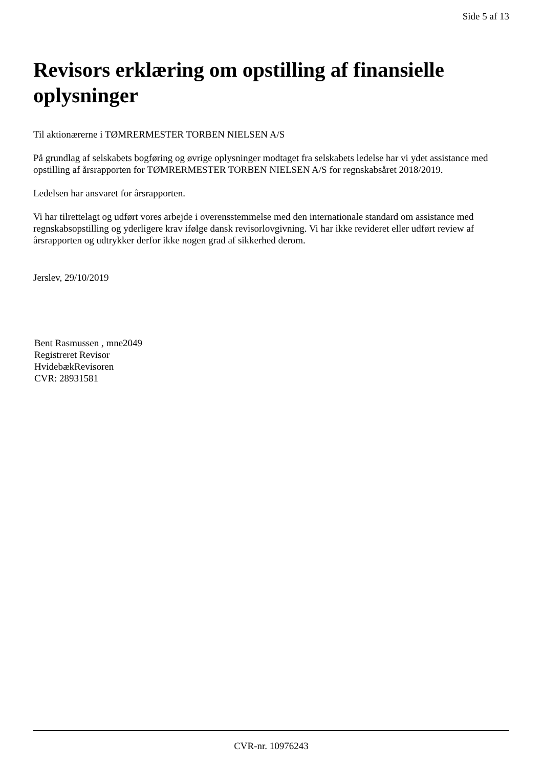Side 5 af 13
Revisors erklæring om opstilling af finansielle oplysninger
Til aktionærerne i TØMRERMESTER TORBEN NIELSEN A/S
På grundlag af selskabets bogføring og øvrige oplysninger modtaget fra selskabets ledelse har vi ydet assistance med opstilling af årsrapporten for TØMRERMESTER TORBEN NIELSEN A/S for regnskabsåret 2018/2019.
Ledelsen har ansvaret for årsrapporten.
Vi har tilrettelagt og udført vores arbejde i overensstemmelse med den internationale standard om assistance med regnskabsopstilling og yderligere krav ifølge dansk revisorlovgivning. Vi har ikke revideret eller udført review af årsrapporten og udtrykker derfor ikke nogen grad af sikkerhed derom.
Jerslev, 29/10/2019
Bent Rasmussen , mne2049
Registreret Revisor
HvidebækRevisoren
CVR: 28931581
CVR-nr. 10976243